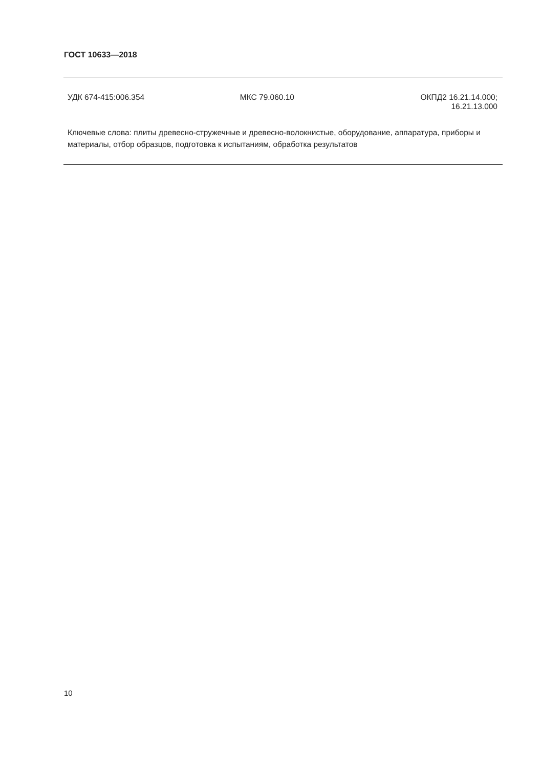ГОСТ 10633—2018
УДК 674-415:006.354 МКС 79.060.10 ОКПД2 16.21.14.000;
16.21.13.000
Ключевые слова: плиты древесно-стружечные и древесно-волокнистые, оборудование, аппаратура, приборы и материалы, отбор образцов, подготовка к испытаниям, обработка результатов
10